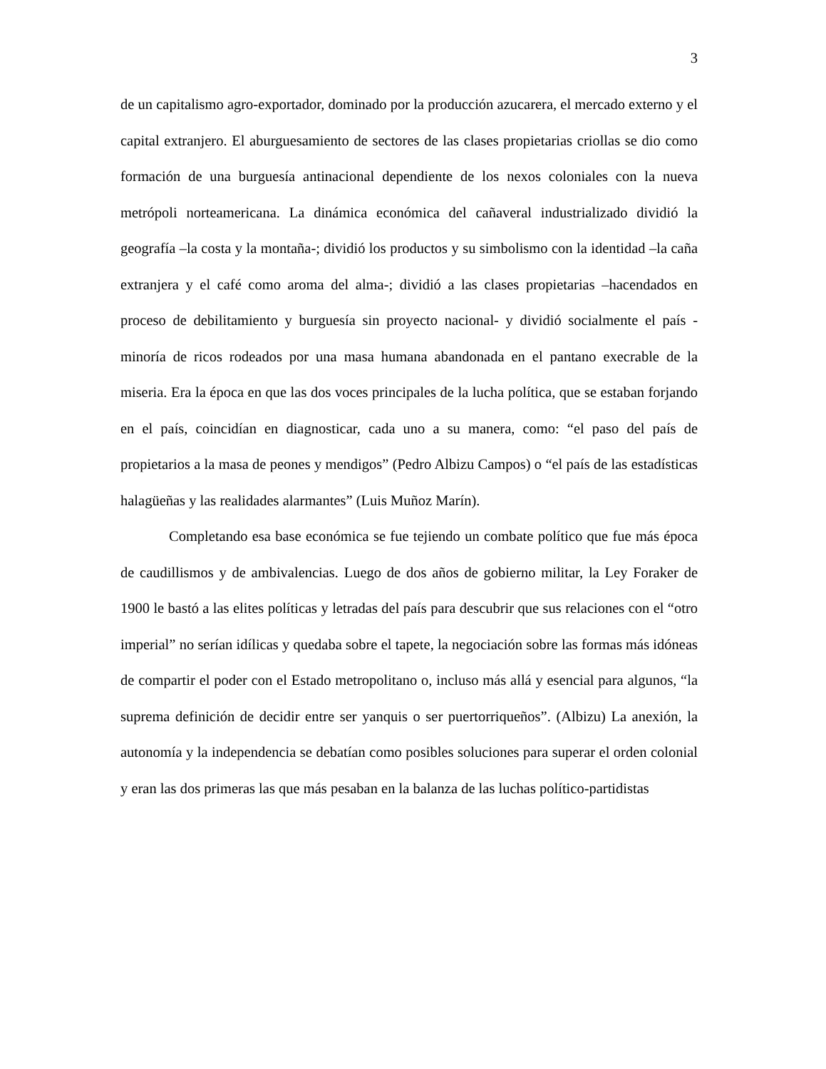3
de un capitalismo agro-exportador, dominado por la producción azucarera, el mercado externo y el capital extranjero. El aburguesamiento de sectores de las clases propietarias criollas se dio como formación de una burguesía antinacional dependiente de los nexos coloniales con la nueva metrópoli norteamericana. La dinámica económica del cañaveral industrializado dividió la geografía –la costa y la montaña-; dividió los productos y su simbolismo con la identidad –la caña extranjera y el café como aroma del alma-; dividió a las clases propietarias –hacendados en proceso de debilitamiento y burguesía sin proyecto nacional- y dividió socialmente el país -minoría de ricos rodeados por una masa humana abandonada en el pantano execrable de la miseria. Era la época en que las dos voces principales de la lucha política, que se estaban forjando en el país, coincidían en diagnosticar, cada uno a su manera, como: “el paso del país de propietarios a la masa de peones y mendigos” (Pedro Albizu Campos) o “el país de las estadísticas halagüeñas y las realidades alarmantes” (Luis Muñoz Marín).
Completando esa base económica se fue tejiendo un combate político que fue más época de caudillismos y de ambivalencias. Luego de dos años de gobierno militar, la Ley Foraker de 1900 le bastó a las elites políticas y letradas del país para descubrir que sus relaciones con el “otro imperial” no serían idílicas y quedaba sobre el tapete, la negociación sobre las formas más idóneas de compartir el poder con el Estado metropolitano o, incluso más allá y esencial para algunos, “la suprema definición de decidir entre ser yanquis o ser puertorriqueños”. (Albizu) La anexión, la autonomía y la independencia se debatían como posibles soluciones para superar el orden colonial y eran las dos primeras las que más pesaban en la balanza de las luchas político-partidistas